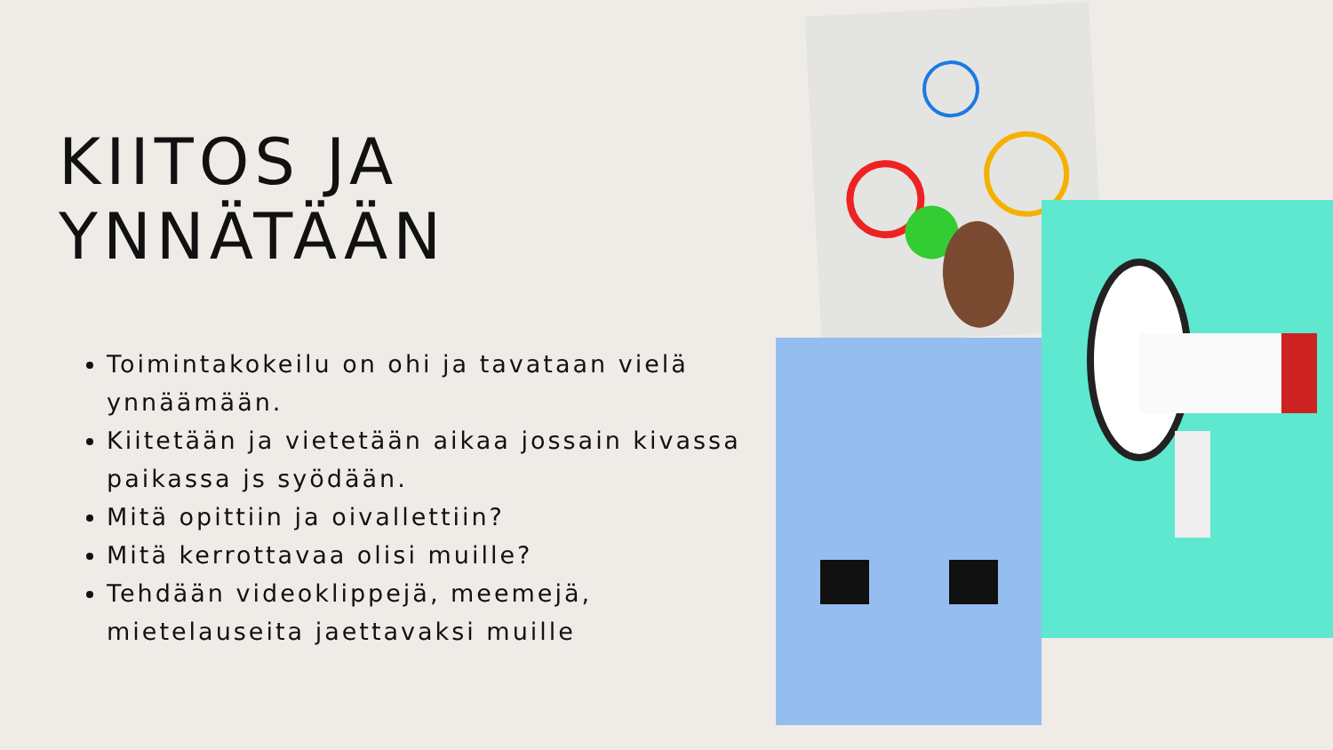KIITOS JA YNNÄTÄÄN
Toimintakokeilu on ohi ja tavataan vielä ynnäämään.
Kiitetään ja vietetään aikaa jossain kivassa paikassa js syödään.
Mitä opittiin ja oivallettiin?
Mitä kerrottavaa olisi muille?
Tehdään videoklippejä, meemejä, mietelauseita jaettavaksi muille